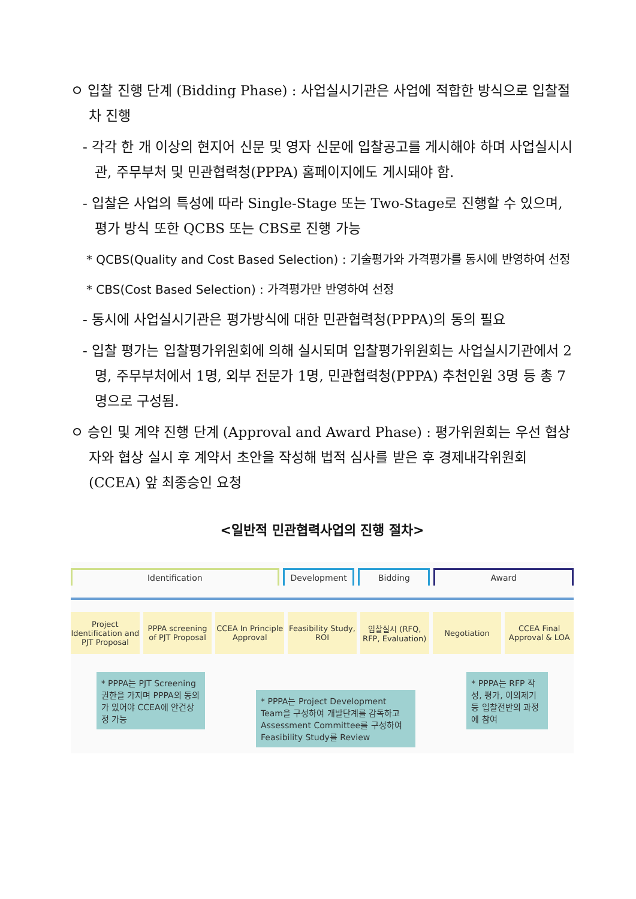ㅇ 입찰 진행 단계 (Bidding Phase) : 사업실시기관은 사업에 적합한 방식으로 입찰절차 진행
- 각각 한 개 이상의 현지어 신문 및 영자 신문에 입찰공고를 게시해야 하며 사업실시시관, 주무부처 및 민관협력청(PPPA) 홈페이지에도 게시돼야 함.
- 입찰은 사업의 특성에 따라 Single-Stage 또는 Two-Stage로 진행할 수 있으며, 평가 방식 또한 QCBS 또는 CBS로 진행 가능
* QCBS(Quality and Cost Based Selection) : 기술평가와 가격평가를 동시에 반영하여 선정
* CBS(Cost Based Selection) : 가격평가만 반영하여 선정
- 동시에 사업실시기관은 평가방식에 대한 민관협력청(PPPA)의 동의 필요
- 입찰 평가는 입찰평가위원회에 의해 실시되며 입찰평가위원회는 사업실시기관에서 2명, 주무부처에서 1명, 외부 전문가 1명, 민관협력청(PPPA) 추천인원 3명 등 총 7명으로 구성됨.
ㅇ 승인 및 계약 진행 단계 (Approval and Award Phase) : 평가위원회는 우선 협상자와 협상 실시 후 계약서 초안을 작성해 법적 심사를 받은 후 경제내각위원회(CCEA) 앞 최종승인 요청
<일반적 민관협력사업의 진행 절차>
Identification Development Bidding Award
Project Identification and PJT Proposal
PPPA screening of PJT Proposal CCEA In Principle Approval Feasibility Study, ROI 입찰실시 (RFQ, RFP, Evaluation) Negotiation CCEA Final Approval & LOA
* PPPA는 PJT Screening 권한을 가지며 PPPA의 동의가 있어야 CCEA에 안건상정 가능
* PPPA는 Project Development Team을 구성하여 개발단계를 감독하고 Assessment Committee를 구성하여 Feasibility Study를 Review
* PPPA는 RFP 작성, 평가, 이의제기 등 입찰전반의 과정에 참여